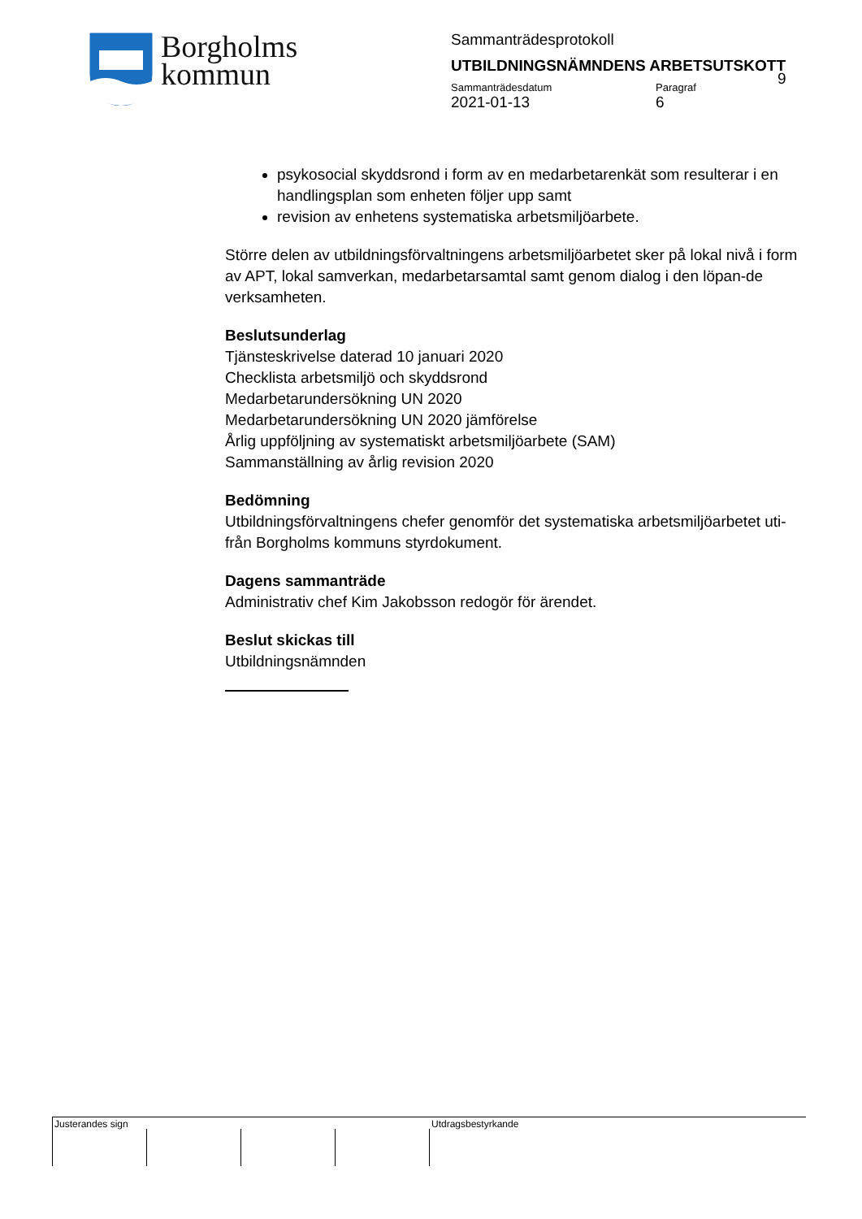Borgholms
kommun
Sammanträdesprotokoll
UTBILDNINGSNÄMNDENS ARBETSUTSKOTT
Sammanträdesdatum
2021-01-13
Paragraf
6
9
psykosocial skyddsrond i form av en medarbetarenkät som resulterar i en handlingsplan som enheten följer upp samt
revision av enhetens systematiska arbetsmiljöarbete.
Större delen av utbildningsförvaltningens arbetsmiljöarbetet sker på lokal nivå i form av APT, lokal samverkan, medarbetarsamtal samt genom dialog i den löpan-de verksamheten.
Beslutsunderlag
Tjänsteskrivelse daterad 10 januari 2020
Checklista arbetsmiljö och skyddsrond
Medarbetarundersökning UN 2020
Medarbetarundersökning UN 2020 jämförelse
Årlig uppföljning av systematiskt arbetsmiljöarbete (SAM)
Sammanställning av årlig revision 2020
Bedömning
Utbildningsförvaltningens chefer genomför det systematiska arbetsmiljöarbetet uti-från Borgholms kommuns styrdokument.
Dagens sammanträde
Administrativ chef Kim Jakobsson redogör för ärendet.
Beslut skickas till
Utbildningsnämnden
Justerandes sign Utdragsbestyrkande